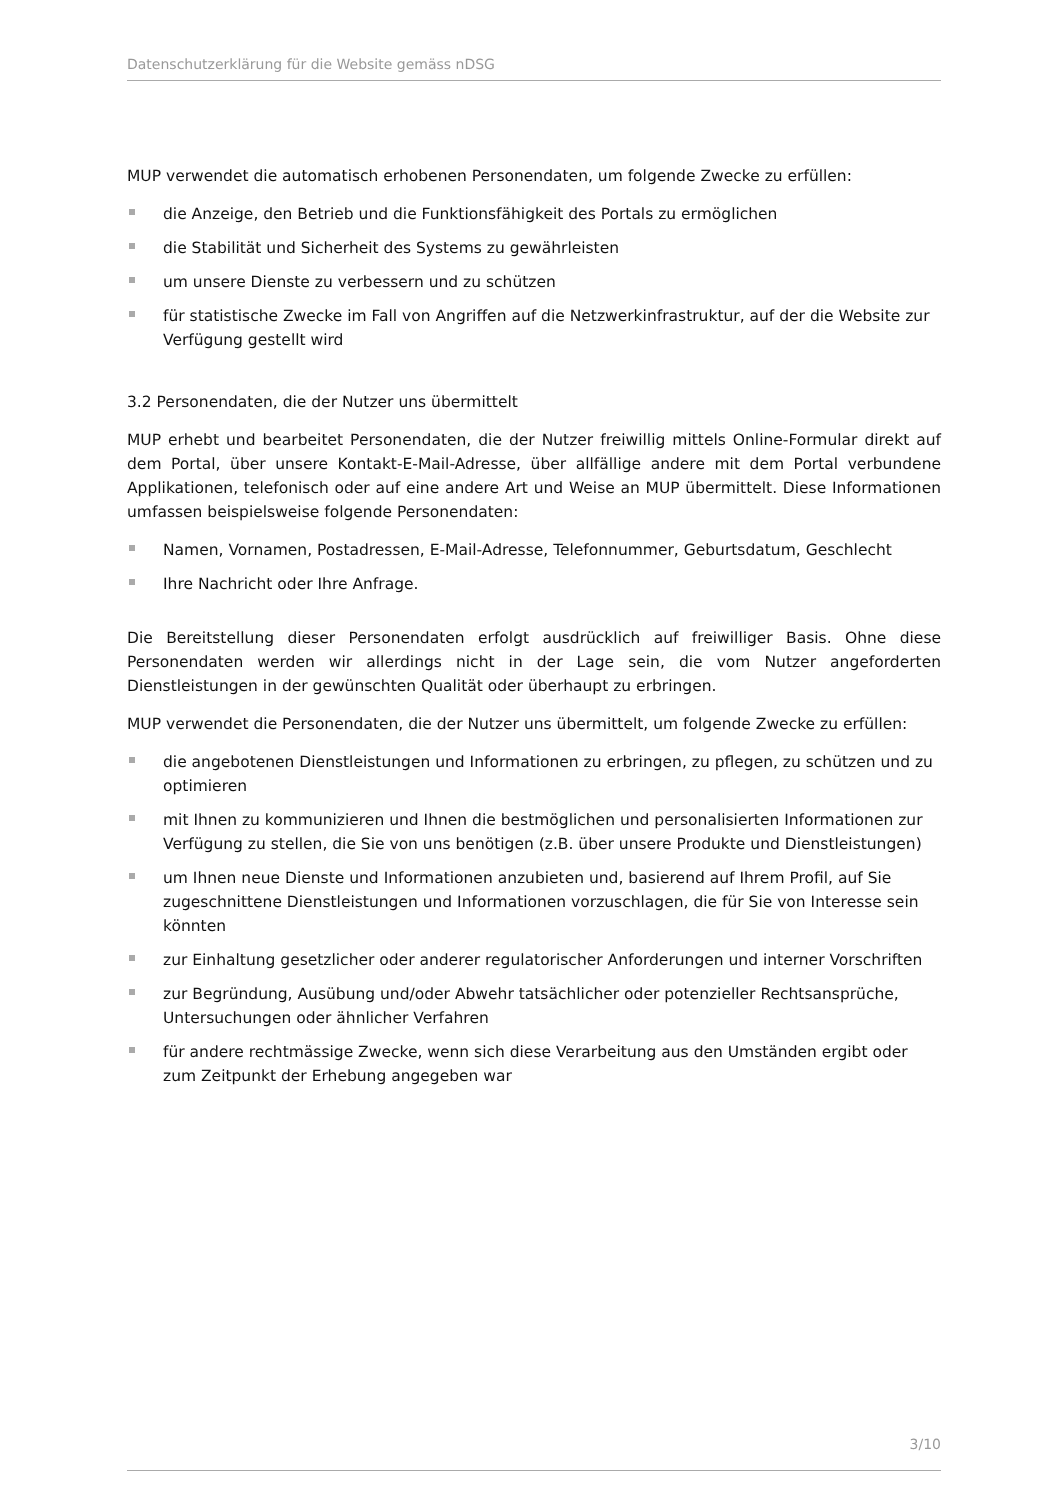Datenschutzerklärung für die Website gemäss nDSG
MUP verwendet die automatisch erhobenen Personendaten, um folgende Zwecke zu erfüllen:
die Anzeige, den Betrieb und die Funktionsfähigkeit des Portals zu ermöglichen
die Stabilität und Sicherheit des Systems zu gewährleisten
um unsere Dienste zu verbessern und zu schützen
für statistische Zwecke im Fall von Angriffen auf die Netzwerkinfrastruktur, auf der die Website zur Verfügung gestellt wird
3.2 Personendaten, die der Nutzer uns übermittelt
MUP erhebt und bearbeitet Personendaten, die der Nutzer freiwillig mittels Online-Formular direkt auf dem Portal, über unsere Kontakt-E-Mail-Adresse, über allfällige andere mit dem Portal verbundene Applikationen, telefonisch oder auf eine andere Art und Weise an MUP übermittelt. Diese Informationen umfassen beispielsweise folgende Personendaten:
Namen, Vornamen, Postadressen, E-Mail-Adresse, Telefonnummer, Geburtsdatum, Geschlecht
Ihre Nachricht oder Ihre Anfrage.
Die Bereitstellung dieser Personendaten erfolgt ausdrücklich auf freiwilliger Basis. Ohne diese Personendaten werden wir allerdings nicht in der Lage sein, die vom Nutzer angeforderten Dienstleistungen in der gewünschten Qualität oder überhaupt zu erbringen.
MUP verwendet die Personendaten, die der Nutzer uns übermittelt, um folgende Zwecke zu erfüllen:
die angebotenen Dienstleistungen und Informationen zu erbringen, zu pflegen, zu schützen und zu optimieren
mit Ihnen zu kommunizieren und Ihnen die bestmöglichen und personalisierten Informationen zur Verfügung zu stellen, die Sie von uns benötigen (z.B. über unsere Produkte und Dienstleistungen)
um Ihnen neue Dienste und Informationen anzubieten und, basierend auf Ihrem Profil, auf Sie zugeschnittene Dienstleistungen und Informationen vorzuschlagen, die für Sie von Interesse sein könnten
zur Einhaltung gesetzlicher oder anderer regulatorischer Anforderungen und interner Vorschriften
zur Begründung, Ausübung und/oder Abwehr tatsächlicher oder potenzieller Rechtsansprüche, Untersuchungen oder ähnlicher Verfahren
für andere rechtmässige Zwecke, wenn sich diese Verarbeitung aus den Umständen ergibt oder zum Zeitpunkt der Erhebung angegeben war
3/10